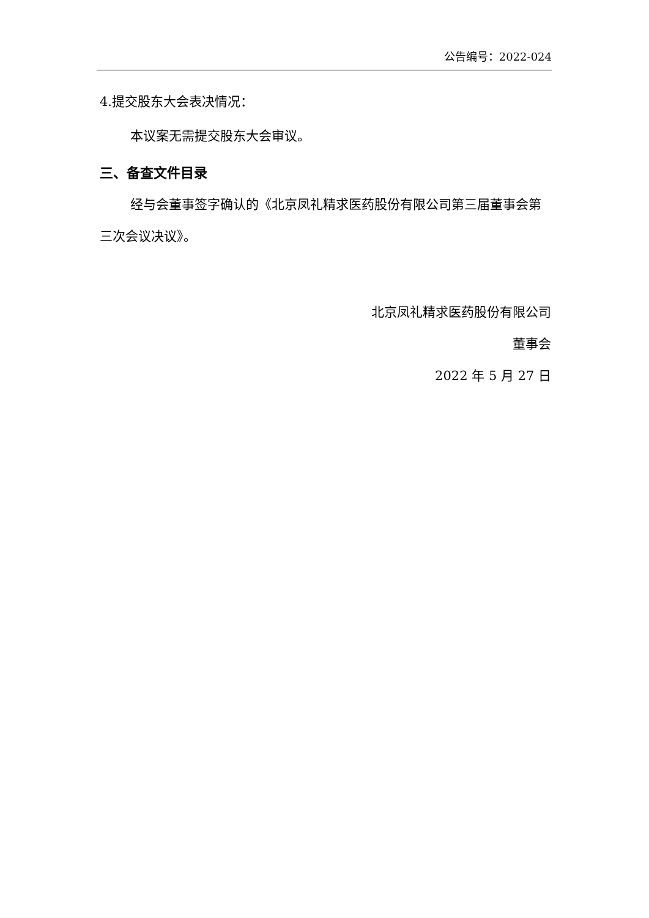公告编号：2022-024
4.提交股东大会表决情况：
本议案无需提交股东大会审议。
三、备查文件目录
经与会董事签字确认的《北京凤礼精求医药股份有限公司第三届董事会第三次会议决议》。
北京凤礼精求医药股份有限公司
董事会
2022 年 5 月 27 日